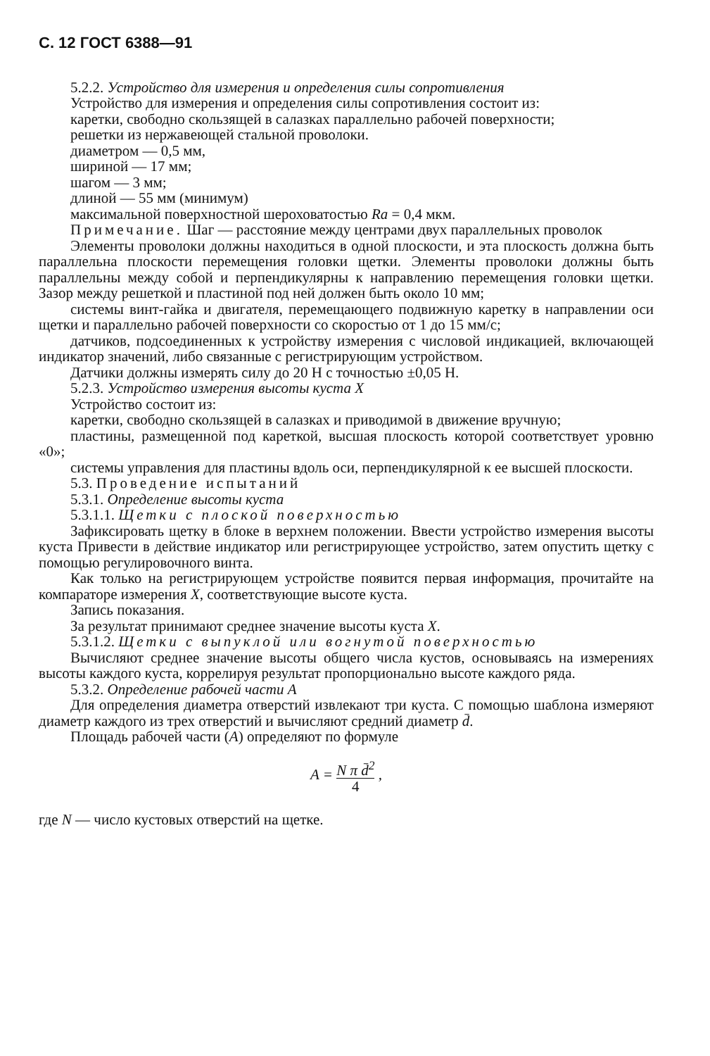С. 12 ГОСТ 6388—91
5.2.2. Устройство для измерения и определения силы сопротивления
Устройство для измерения и определения силы сопротивления состоит из:
каретки, свободно скользящей в салазках параллельно рабочей поверхности;
решетки из нержавеющей стальной проволоки.
диаметром — 0,5 мм,
шириной — 17 мм;
шагом — 3 мм;
длиной — 55 мм (минимум)
максимальной поверхностной шероховатостью Ra = 0,4 мкм.
Примечание. Шаг — расстояние между центрами двух параллельных проволок
Элементы проволоки должны находиться в одной плоскости, и эта плоскость должна быть параллельна плоскости перемещения головки щетки. Элементы проволоки должны быть параллельны между собой и перпендикулярны к направлению перемещения головки щетки. Зазор между решеткой и пластиной под ней должен быть около 10 мм;
системы винт-гайка и двигателя, перемещающего подвижную каретку в направлении оси щетки и параллельно рабочей поверхности со скоростью от 1 до 15 мм/с;
датчиков, подсоединенных к устройству измерения с числовой индикацией, включающей индикатор значений, либо связанные с регистрирующим устройством.
Датчики должны измерять силу до 20 Н с точностью ±0,05 Н.
5.2.3. Устройство измерения высоты куста X
Устройство состоит из:
каретки, свободно скользящей в салазках и приводимой в движение вручную;
пластины, размещенной под кареткой, высшая плоскость которой соответствует уровню «0»;
системы управления для пластины вдоль оси, перпендикулярной к ее высшей плоскости.
5.3. Проведение испытаний
5.3.1. Определение высоты куста
5.3.1.1. Щетки с плоской поверхностью
Зафиксировать щетку в блоке в верхнем положении. Ввести устройство измерения высоты куста Привести в действие индикатор или регистрирующее устройство, затем опустить щетку с помощью регулировочного винта.
Как только на регистрирующем устройстве появится первая информация, прочитайте на компараторе измерения X, соответствующие высоте куста.
Запись показания.
За результат принимают среднее значение высоты куста X.
5.3.1.2. Щетки с выпуклой или вогнутой поверхностью
Вычисляют среднее значение высоты общего числа кустов, основываясь на измерениях высоты каждого куста, коррелируя результат пропорционально высоте каждого ряда.
5.3.2. Определение рабочей части А
Для определения диаметра отверстий извлекают три куста. С помощью шаблона измеряют диаметр каждого из трех отверстий и вычисляют средний диаметр d̄.
Площадь рабочей части (А) определяют по формуле
A = N π d̄<sup>2</sup> 4 ,
где N — число кустовых отверстий на щетке.